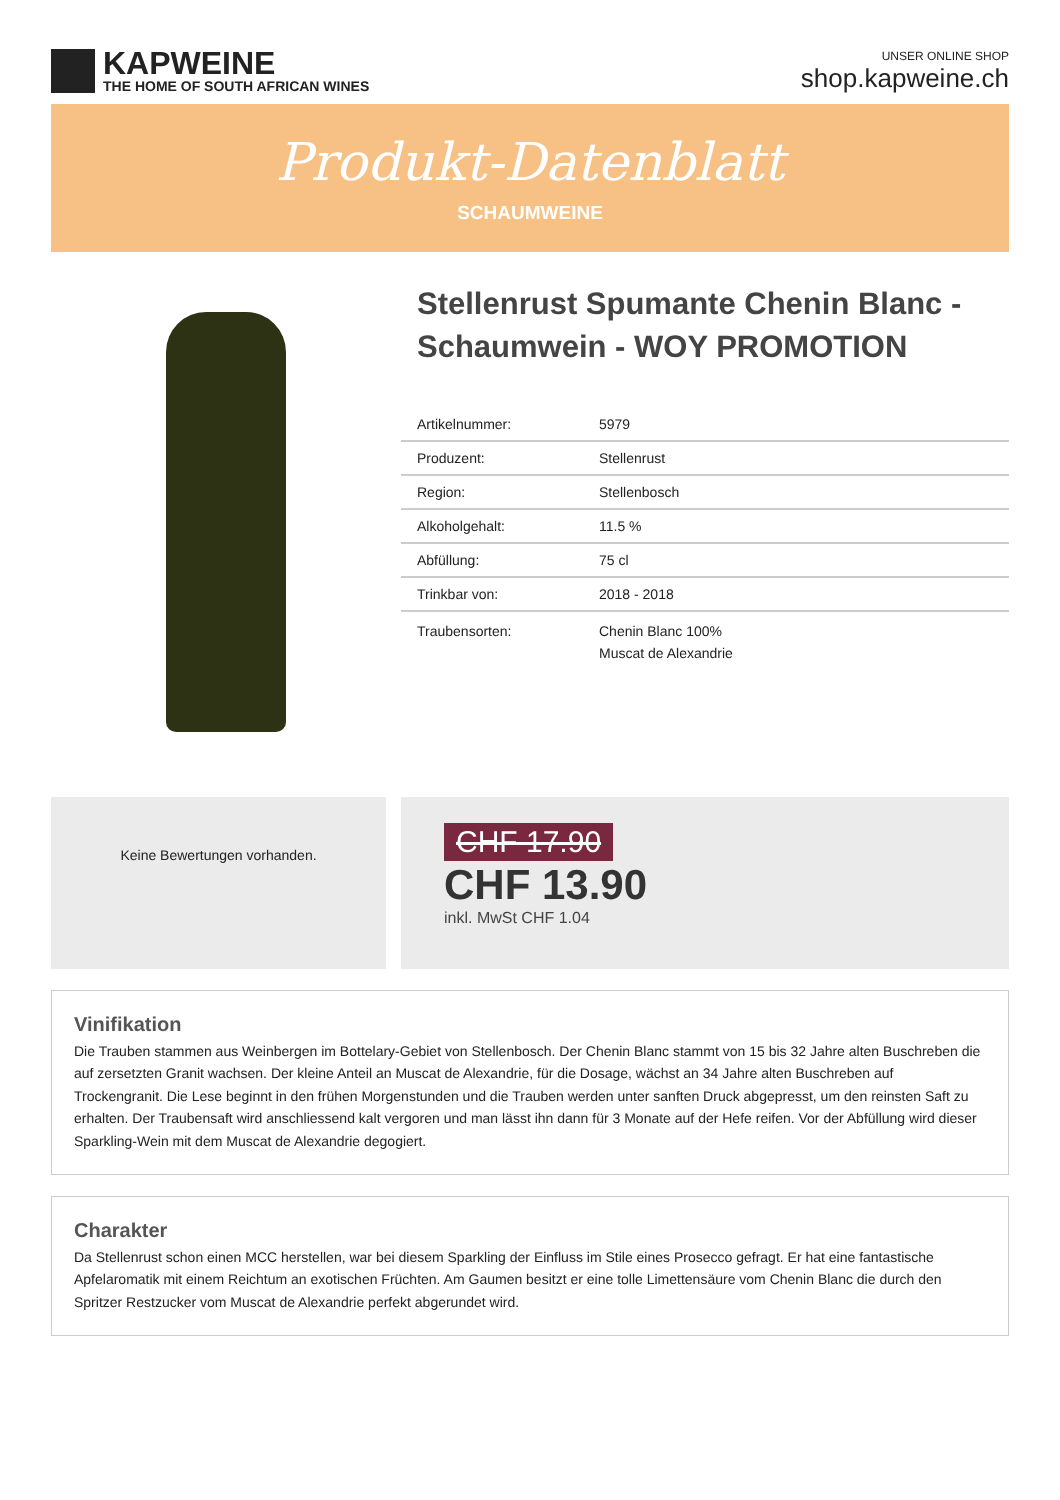KAPWEINE
THE HOME OF SOUTH AFRICAN WINES
UNSER ONLINE SHOP
shop.kapweine.ch
Produkt-Datenblatt
SCHAUMWEINE
Stellenrust Spumante Chenin Blanc - Schaumwein - WOY PROMOTION
| Artikelnummer: | 5979 |
| Produzent: | Stellenrust |
| Region: | Stellenbosch |
| Alkoholgehalt: | 11.5 % |
| Abfüllung: | 75 cl |
| Trinkbar von: | 2018 - 2018 |
| Traubensorten: | Chenin Blanc 100% Muscat de Alexandrie |
Keine Bewertungen vorhanden.
CHF 17.90
CHF 13.90
inkl. MwSt CHF 1.04
Vinifikation
Die Trauben stammen aus Weinbergen im Bottelary-Gebiet von Stellenbosch. Der Chenin Blanc stammt von 15 bis 32 Jahre alten Buschreben die auf zersetzten Granit wachsen. Der kleine Anteil an Muscat de Alexandrie, für die Dosage, wächst an 34 Jahre alten Buschreben auf Trockengranit. Die Lese beginnt in den frühen Morgenstunden und die Trauben werden unter sanften Druck abgepresst, um den reinsten Saft zu erhalten. Der Traubensaft wird anschliessend kalt vergoren und man lässt ihn dann für 3 Monate auf der Hefe reifen. Vor der Abfüllung wird dieser Sparkling-Wein mit dem Muscat de Alexandrie degogiert.
Charakter
Da Stellenrust schon einen MCC herstellen, war bei diesem Sparkling der Einfluss im Stile eines Prosecco gefragt. Er hat eine fantastische Apfelaromatik mit einem Reichtum an exotischen Früchten. Am Gaumen besitzt er eine tolle Limettensäure vom Chenin Blanc die durch den Spritzer Restzucker vom Muscat de Alexandrie perfekt abgerundet wird.